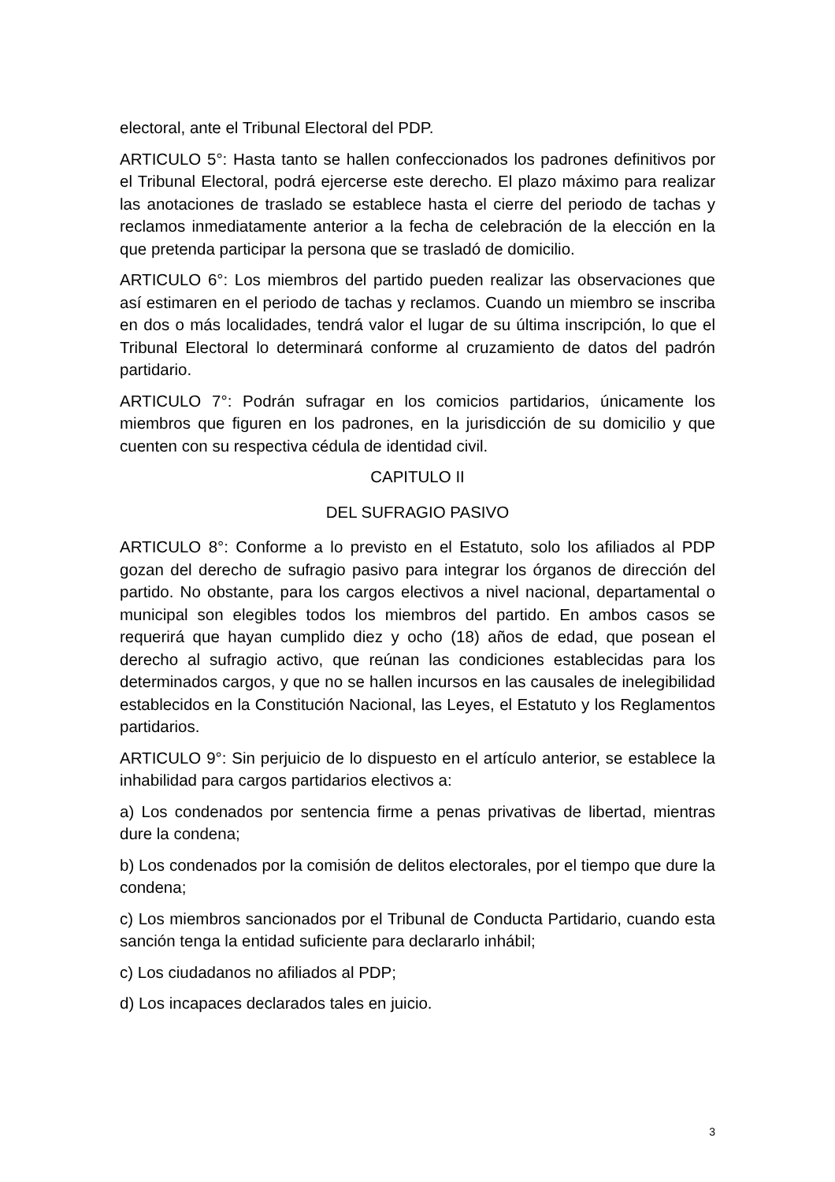electoral, ante el Tribunal Electoral del PDP.
ARTICULO 5°: Hasta tanto se hallen confeccionados los padrones definitivos por el Tribunal Electoral, podrá ejercerse este derecho. El plazo máximo para realizar las anotaciones de traslado se establece hasta el cierre del periodo de tachas y reclamos inmediatamente anterior a la fecha de celebración de la elección en la que pretenda participar la persona que se trasladó de domicilio.
ARTICULO 6°: Los miembros del partido pueden realizar las observaciones que así estimaren en el periodo de tachas y reclamos. Cuando un miembro se inscriba en dos o más localidades, tendrá valor el lugar de su última inscripción, lo que el Tribunal Electoral lo determinará conforme al cruzamiento de datos del padrón partidario.
ARTICULO 7°: Podrán sufragar en los comicios partidarios, únicamente los miembros que figuren en los padrones, en la jurisdicción de su domicilio y que cuenten con su respectiva cédula de identidad civil.
CAPITULO II
DEL SUFRAGIO PASIVO
ARTICULO 8°: Conforme a lo previsto en el Estatuto, solo los afiliados al PDP gozan del derecho de sufragio pasivo para integrar los órganos de dirección del partido. No obstante, para los cargos electivos a nivel nacional, departamental o municipal son elegibles todos los miembros del partido. En ambos casos se requerirá que hayan cumplido diez y ocho (18) años de edad, que posean el derecho al sufragio activo, que reúnan las condiciones establecidas para los determinados cargos, y que no se hallen incursos en las causales de inelegibilidad establecidos en la Constitución Nacional, las Leyes, el Estatuto y los Reglamentos partidarios.
ARTICULO 9°: Sin perjuicio de lo dispuesto en el artículo anterior, se establece la inhabilidad para cargos partidarios electivos a:
a) Los condenados por sentencia firme a penas privativas de libertad, mientras dure la condena;
b) Los condenados por la comisión de delitos electorales, por el tiempo que dure la condena;
c) Los miembros sancionados por el Tribunal de Conducta Partidario, cuando esta sanción tenga la entidad suficiente para declararlo inhábil;
c) Los ciudadanos no afiliados al PDP;
d) Los incapaces declarados tales en juicio.
3